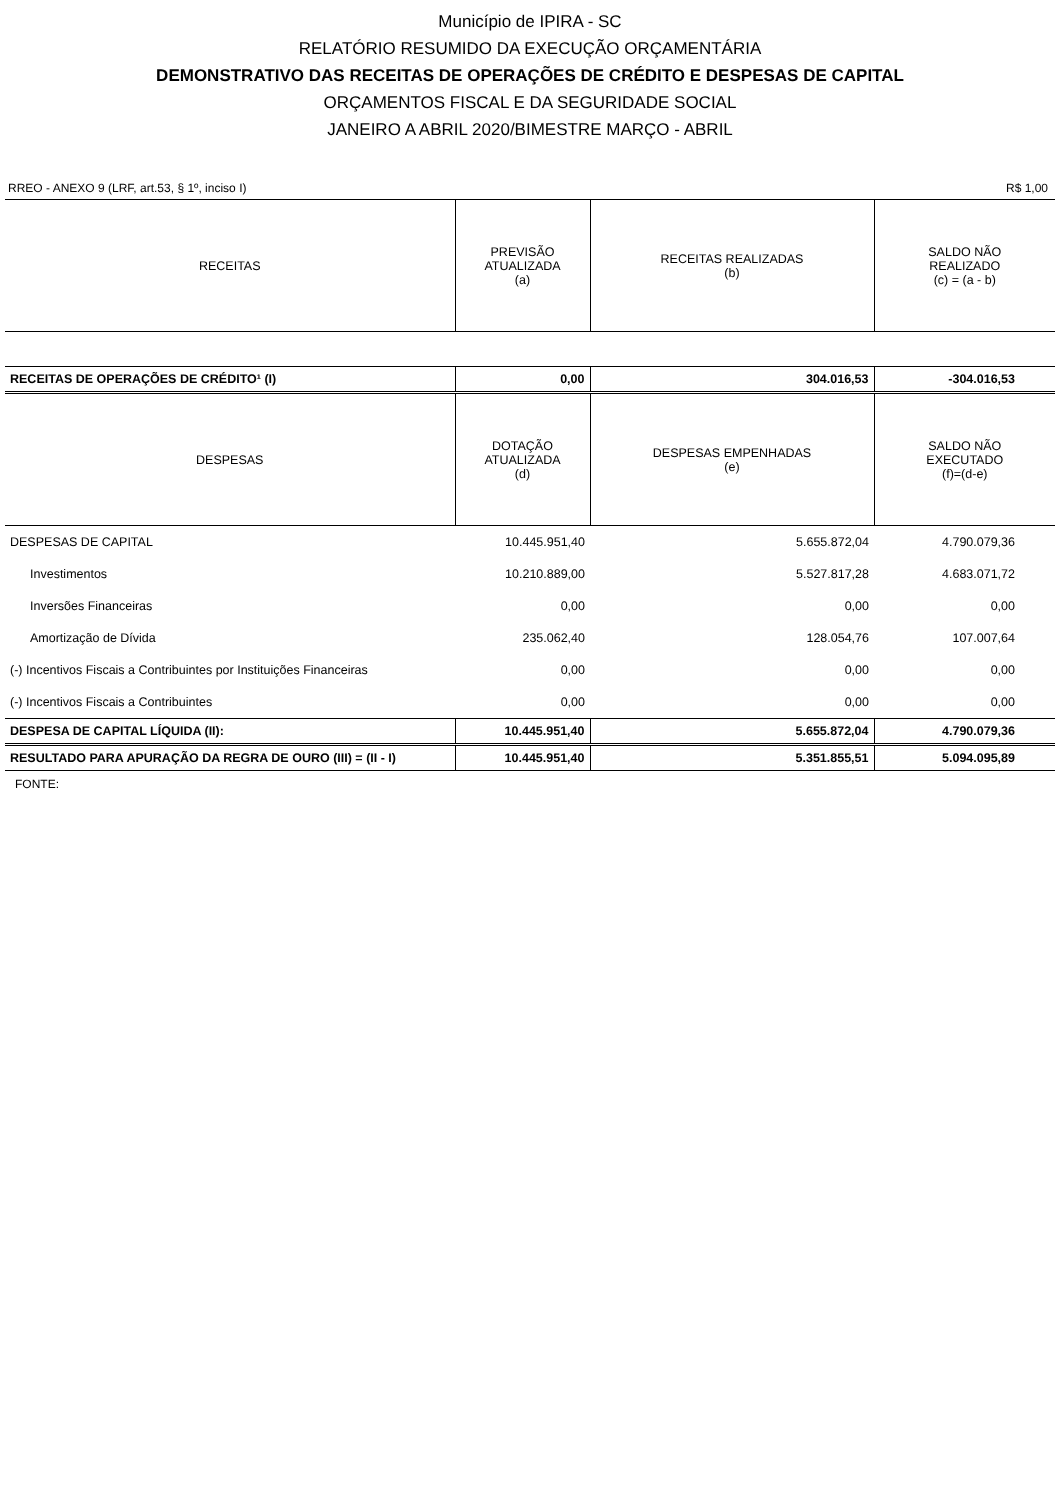Município de IPIRA - SC
RELATÓRIO RESUMIDO DA EXECUÇÃO ORÇAMENTÁRIA
DEMONSTRATIVO DAS RECEITAS DE OPERAÇÕES DE CRÉDITO E DESPESAS DE CAPITAL
ORÇAMENTOS FISCAL E DA SEGURIDADE SOCIAL
JANEIRO A ABRIL 2020/BIMESTRE MARÇO - ABRIL
RREO - ANEXO 9 (LRF, art.53, § 1º, inciso I) R$ 1,00
| RECEITAS | PREVISÃO ATUALIZADA (a) | RECEITAS REALIZADAS (b) | SALDO NÃO REALIZADO (c) = (a - b) |
| --- | --- | --- | --- |
| RECEITAS DE OPERAÇÕES DE CRÉDITO¹ (I) | 0,00 | 304.016,53 | -304.016,53 |
| DESPESAS | DOTAÇÃO ATUALIZADA (d) | DESPESAS EMPENHADAS (e) | SALDO NÃO EXECUTADO (f)=(d-e) |
| DESPESAS DE CAPITAL | 10.445.951,40 | 5.655.872,04 | 4.790.079,36 |
| Investimentos | 10.210.889,00 | 5.527.817,28 | 4.683.071,72 |
| Inversões Financeiras | 0,00 | 0,00 | 0,00 |
| Amortização de Dívida | 235.062,40 | 128.054,76 | 107.007,64 |
| (-) Incentivos Fiscais a Contribuintes por Instituições Financeiras | 0,00 | 0,00 | 0,00 |
| (-) Incentivos Fiscais a Contribuintes | 0,00 | 0,00 | 0,00 |
| DESPESA DE CAPITAL LÍQUIDA (II): | 10.445.951,40 | 5.655.872,04 | 4.790.079,36 |
| RESULTADO PARA APURAÇÃO DA REGRA DE OURO (III) = (II - I) | 10.445.951,40 | 5.351.855,51 | 5.094.095,89 |
FONTE: